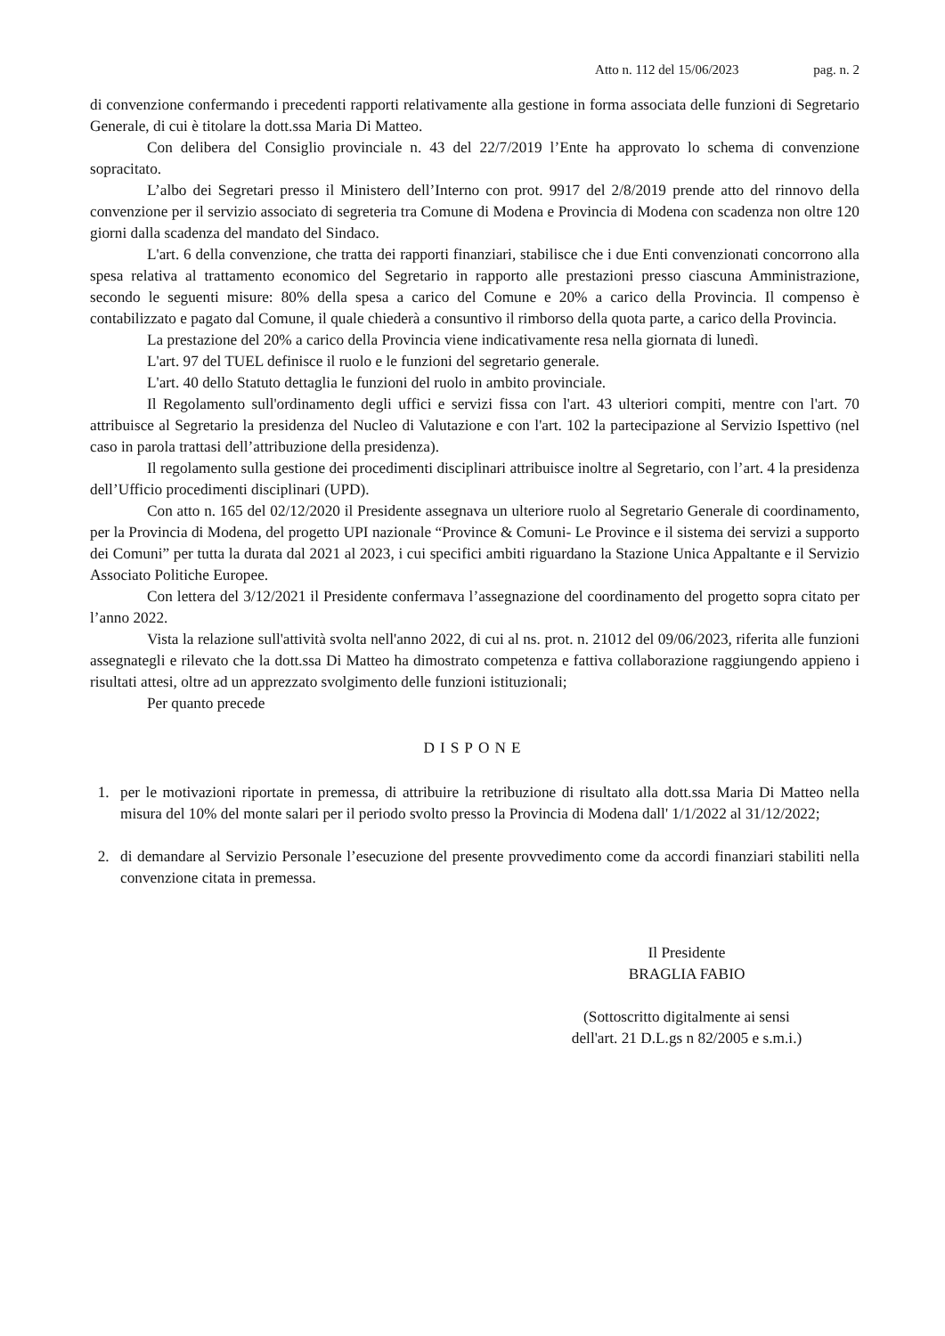Atto n. 112 del 15/06/2023 pag. n. 2
di convenzione confermando i precedenti rapporti relativamente alla gestione in forma associata delle funzioni di Segretario Generale, di cui è titolare la dott.ssa Maria Di Matteo.
Con delibera del Consiglio provinciale n. 43 del 22/7/2019 l’Ente ha approvato lo schema di convenzione sopracitato.
L’albo dei Segretari presso il Ministero dell’Interno con prot. 9917 del 2/8/2019 prende atto del rinnovo della convenzione per il servizio associato di segreteria tra Comune di Modena e Provincia di Modena con scadenza non oltre 120 giorni dalla scadenza del mandato del Sindaco.
L'art. 6 della convenzione, che tratta dei rapporti finanziari, stabilisce che i due Enti convenzionati concorrono alla spesa relativa al trattamento economico del Segretario in rapporto alle prestazioni presso ciascuna Amministrazione, secondo le seguenti misure: 80% della spesa a carico del Comune e 20% a carico della Provincia. Il compenso è contabilizzato e pagato dal Comune, il quale chiederà a consuntivo il rimborso della quota parte, a carico della Provincia.
La prestazione del 20% a carico della Provincia viene indicativamente resa nella giornata di lunedì.
L'art. 97 del TUEL definisce il ruolo e le funzioni del segretario generale.
L'art. 40 dello Statuto dettaglia le funzioni del ruolo in ambito provinciale.
Il Regolamento sull'ordinamento degli uffici e servizi fissa con l'art. 43 ulteriori compiti, mentre con l'art. 70 attribuisce al Segretario la presidenza del Nucleo di Valutazione e con l'art. 102 la partecipazione al Servizio Ispettivo (nel caso in parola trattasi dell’attribuzione della presidenza).
Il regolamento sulla gestione dei procedimenti disciplinari attribuisce inoltre al Segretario, con l’art. 4 la presidenza dell’Ufficio procedimenti disciplinari (UPD).
Con atto n. 165 del 02/12/2020 il Presidente assegnava un ulteriore ruolo al Segretario Generale di coordinamento, per la Provincia di Modena, del progetto UPI nazionale “Province & Comuni- Le Province e il sistema dei servizi a supporto dei Comuni” per tutta la durata dal 2021 al 2023, i cui specifici ambiti riguardano la Stazione Unica Appaltante e il Servizio Associato Politiche Europee.
Con lettera del 3/12/2021 il Presidente confermava l’assegnazione del coordinamento del progetto sopra citato per l’anno 2022.
Vista la relazione sull'attività svolta nell'anno 2022, di cui al ns. prot. n. 21012 del 09/06/2023, riferita alle funzioni assegnategli e rilevato che la dott.ssa Di Matteo ha dimostrato competenza e fattiva collaborazione raggiungendo appieno i risultati attesi, oltre ad un apprezzato svolgimento delle funzioni istituzionali;
Per quanto precede
DISPONE
1. per le motivazioni riportate in premessa, di attribuire la retribuzione di risultato alla dott.ssa Maria Di Matteo nella misura del 10% del monte salari per il periodo svolto presso la Provincia di Modena dall' 1/1/2022 al 31/12/2022;
2. di demandare al Servizio Personale l’esecuzione del presente provvedimento come da accordi finanziari stabiliti nella convenzione citata in premessa.
Il Presidente
BRAGLIA FABIO
(Sottoscritto digitalmente ai sensi
dell'art. 21 D.L.gs n 82/2005 e s.m.i.)